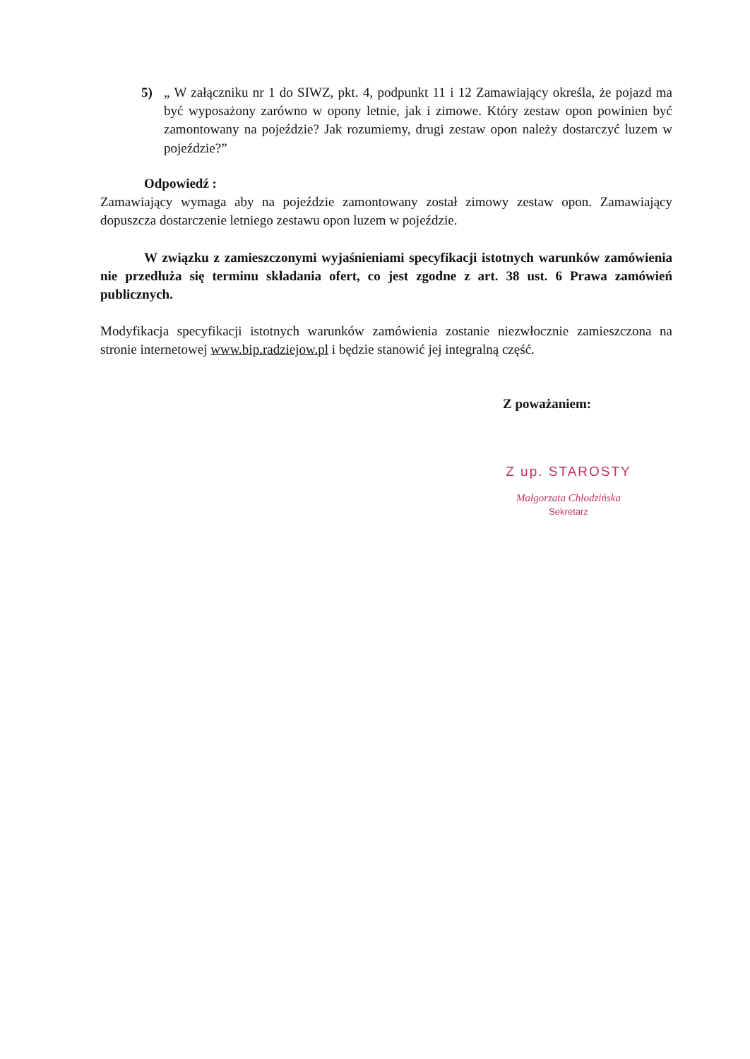5) „ W załączniku nr 1 do SIWZ, pkt. 4, podpunkt 11 i 12 Zamawiający określa, że pojazd ma być wyposażony zarówno w opony letnie, jak i zimowe. Który zestaw opon powinien być zamontowany na pojeździe? Jak rozumiemy, drugi zestaw opon należy dostarczyć luzem w pojeździe?”
Odpowiedź :
Zamawiający wymaga aby na pojeździe zamontowany został zimowy zestaw opon. Zamawiający dopuszcza dostarczenie letniego zestawu opon luzem w pojeździe.
W związku z zamieszczonymi wyjaśnieniami specyfikacji istotnych warunków zamówienia nie przedłuża się terminu składania ofert, co jest zgodne z art. 38 ust. 6 Prawa zamówień publicznych.
Modyfikacja specyfikacji istotnych warunków zamówienia zostanie niezwłocznie zamieszczona na stronie internetowej www.bip.radziejow.pl i będzie stanowić jej integralną część.
Z poważaniem:
Z up. STAROSTY
Małgorzata Chłodzińska
Sekretarz